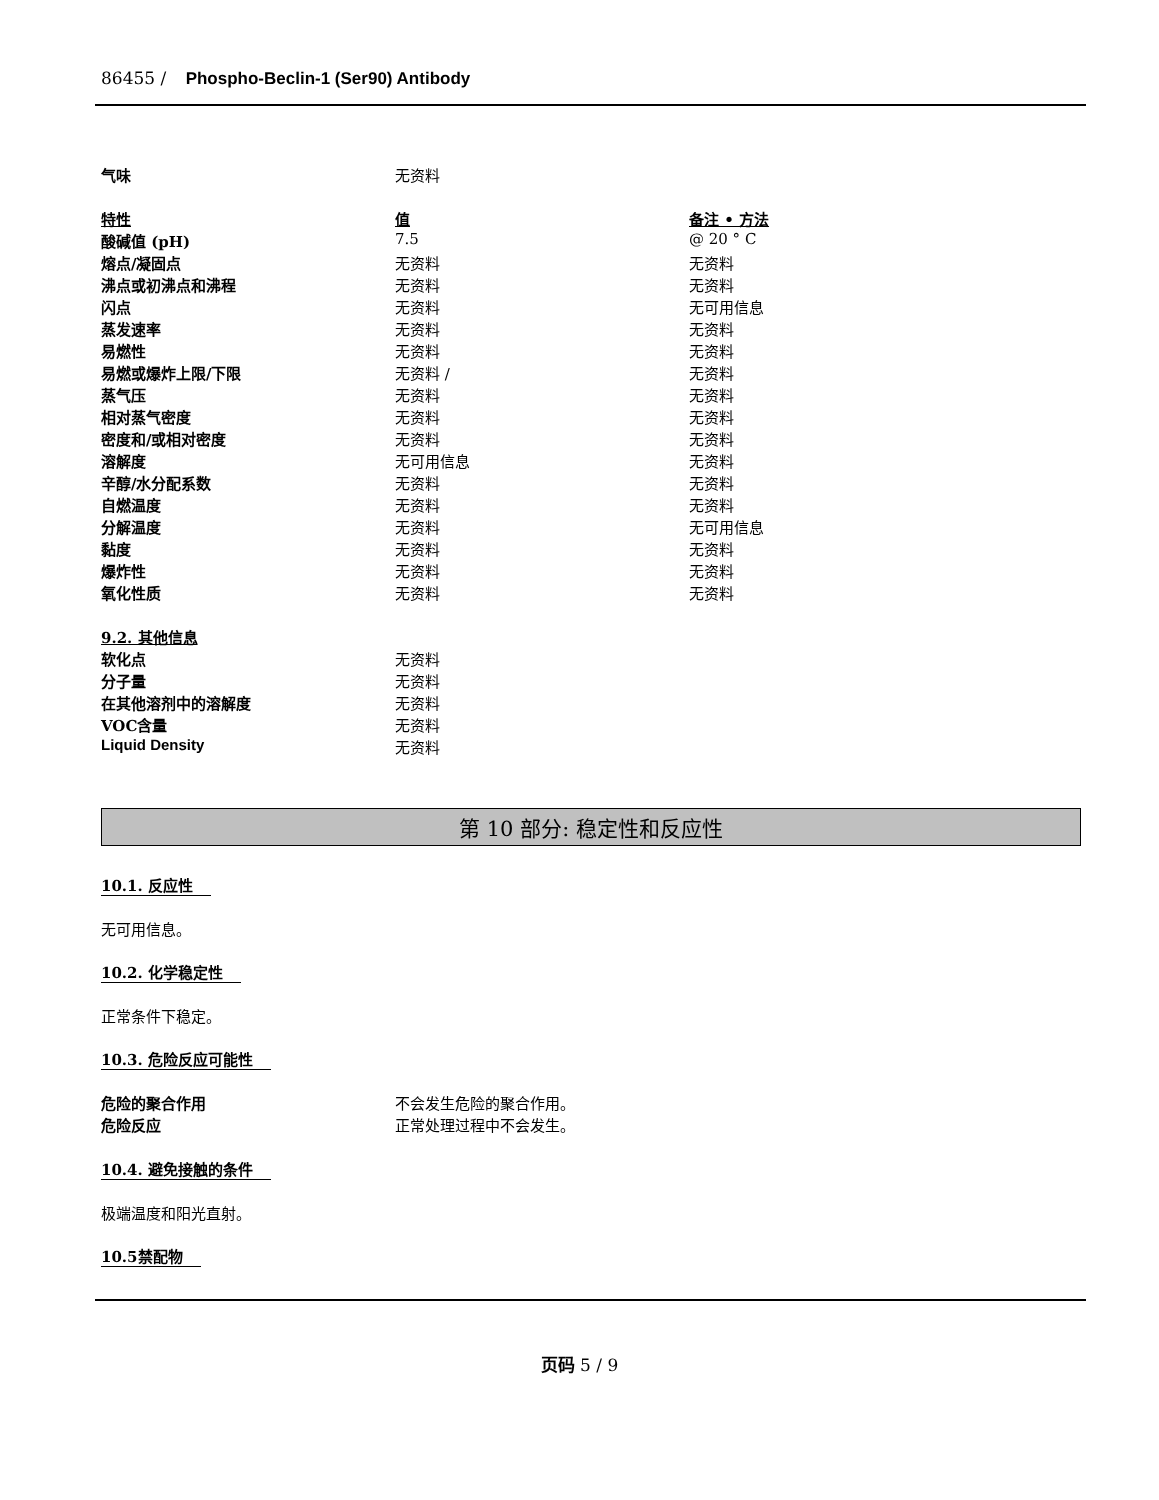86455 / Phospho-Beclin-1 (Ser90) Antibody
| 气味 | 无资料 | |
| 特性 | 值 | 备注 • 方法 |
| 酸碱值 (pH) | 7.5 | @ 20 ° C |
| 熔点/凝固点 | 无资料 | 无资料 |
| 沸点或初沸点和沸程 | 无资料 | 无资料 |
| 闪点 | 无资料 | 无可用信息 |
| 蒸发速率 | 无资料 | 无资料 |
| 易燃性 | 无资料 | 无资料 |
| 易燃或爆炸上限/下限 | 无资料 / | 无资料 |
| 蒸气压 | 无资料 | 无资料 |
| 相对蒸气密度 | 无资料 | 无资料 |
| 密度和/或相对密度 | 无资料 | 无资料 |
| 溶解度 | 无可用信息 | 无资料 |
| 辛醇/水分配系数 | 无资料 | 无资料 |
| 自燃温度 | 无资料 | 无资料 |
| 分解温度 | 无资料 | 无可用信息 |
| 黏度 | 无资料 | 无资料 |
| 爆炸性 | 无资料 | 无资料 |
| 氧化性质 | 无资料 | 无资料 |
| 9.2. 其他信息 | |
| 软化点 | 无资料 |
| 分子量 | 无资料 |
| 在其他溶剂中的溶解度 | 无资料 |
| VOC含量 | 无资料 |
| Liquid Density | 无资料 |
第 10 部分: 稳定性和反应性
10.1. 反应性
无可用信息。
10.2. 化学稳定性
正常条件下稳定。
10.3. 危险反应可能性
| 危险的聚合作用 | 不会发生危险的聚合作用。 |
| 危险反应 | 正常处理过程中不会发生。 |
10.4. 避免接触的条件
极端温度和阳光直射。
10.5禁配物
页码 5 / 9